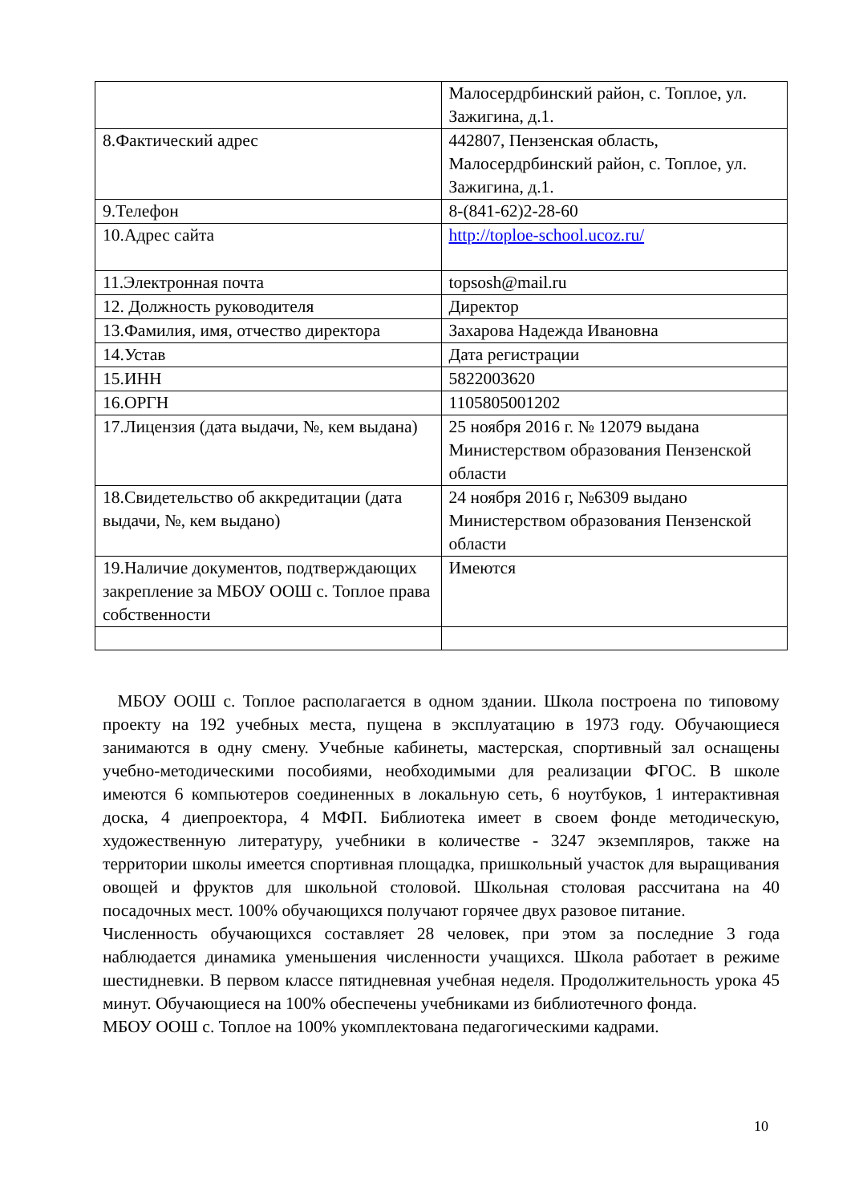| | Малосердрбинский район, с. Топлое, ул. Зажигина, д.1. |
| 8.Фактический адрес | 442807, Пензенская область, Малосердрбинский район, с. Топлое, ул. Зажигина, д.1. |
| 9.Телефон | 8-(841-62)2-28-60 |
| 10.Адрес сайта | http://toploe-school.ucoz.ru/ |
| 11.Электронная почта | topsosh@mail.ru |
| 12. Должность руководителя | Директор |
| 13.Фамилия, имя, отчество директора | Захарова Надежда Ивановна |
| 14.Устав | Дата регистрации |
| 15.ИНН | 5822003620 |
| 16.ОРГН | 1105805001202 |
| 17.Лицензия (дата выдачи, №, кем выдана) | 25 ноября 2016 г. № 12079 выдана Министерством образования Пензенской области |
| 18.Свидетельство об аккредитации (дата выдачи, №, кем выдано) | 24 ноября 2016 г, №6309 выдано Министерством образования Пензенской области |
| 19.Наличие документов, подтверждающих закрепление за МБОУ ООШ с. Топлое права собственности | Имеются |
МБОУ ООШ с. Топлое располагается в одном здании. Школа построена по типовому проекту на 192 учебных места, пущена в эксплуатацию в 1973 году. Обучающиеся занимаются в одну смену. Учебные кабинеты, мастерская, спортивный зал оснащены учебно-методическими пособиями, необходимыми для реализации ФГОС. В школе имеются 6 компьютеров соединенных в локальную сеть, 6 ноутбуков, 1 интерактивная доска, 4 диепроектора, 4 МФП. Библиотека имеет в своем фонде методическую, художественную литературу, учебники в количестве - 3247 экземпляров, также на территории школы имеется спортивная площадка, пришкольный участок для выращивания овощей и фруктов для школьной столовой. Школьная столовая рассчитана на 40 посадочных мест. 100% обучающихся получают горячее двух разовое питание.
Численность обучающихся составляет 28 человек, при этом за последние 3 года наблюдается динамика уменьшения численности учащихся. Школа работает в режиме шестидневки. В первом классе пятидневная учебная неделя. Продолжительность урока 45 минут. Обучающиеся на 100% обеспечены учебниками из библиотечного фонда.
МБОУ ООШ с. Топлое на 100% укомплектована педагогическими кадрами.
10